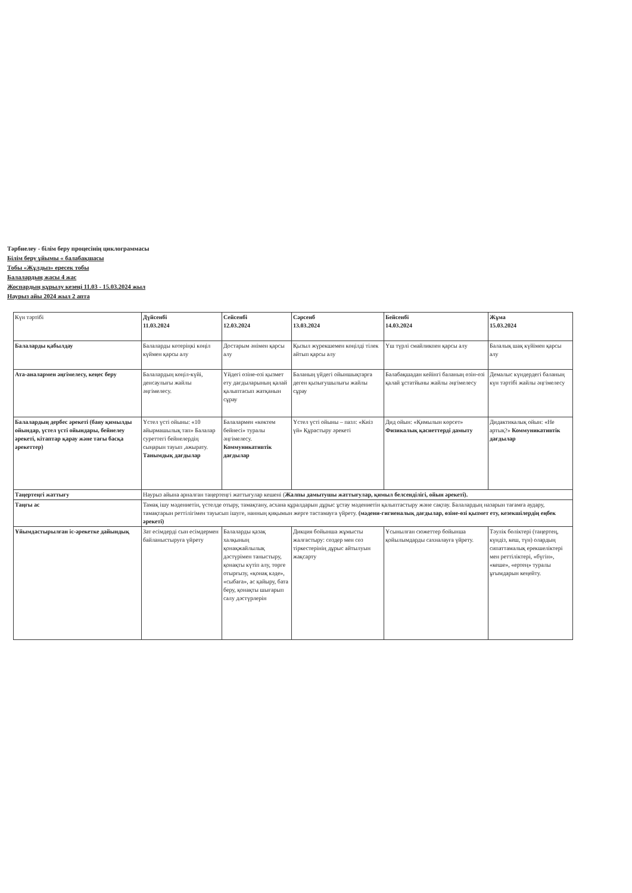Тәрбиелеу - білім беру процесінің циклограммасы
Білім беру ұйымы « балабақшасы
Тобы «Жұлдыз» ересек тобы
Балалардың жасы 4 жас
Жоспардың құрылу кезеңі 11.03 - 15.03.2024 жыл
Наурыз айы 2024 жыл 2 апта
| Күн тәртібі | Дүйсенбі 11.03.2024 | Сейсенбі 12.03.2024 | Сәрсенб 13.03.2024 | Бейсенбі 14.03.2024 | Жұма 15.03.2024 |
| Балаларды қабылдау | Балаларды көтеріңкі көңіл күймен қарсы алу | Достарым әнімен қарсы алу | Қызыл жүрекшемен көңілді тілек айтып қарсы алу | Үш түрлі смайликпен қарсы алу | Балалық шақ күйімен қарсы алу |
| Ата-аналармен әңгімелесу, кеңес беру | Балалардың көңіл-күйі, денсаулығы жайлы әңгімелесу. | Үйдегі өзіне-өзі қызмет ету дағдыларының қалай қалыптасып жатқанын сұрау | Баланың үйдегі ойыншықтарға деген қызығушылығы жайлы сұрау | Балабақшадан кейінгі баланың өзін-өзі қалай ұстатйыны жайлы әңгімелесу | Демалыс күндердегі баланың күн тәртібі жайлы әңгімелесу |
| Балалардың дербес әрекеті (баяу қимылды ойындар, үстел үсті ойындары, бейнелеу әрекеті, кітаптар қарау және тағы басқа әрекеттер) | Үстел үсті ойыны: «10 айырмашылық тап» Балалар суреттегі бейнелердің сыңарын тауып ,ажырату. Танымдық дағдылар | Балалармен «көктем бейнесі» туралы әңгімелесу. Коммуникативтік дағдылар | Үстел үсті ойыны – пазл: «Киіз үй» Құрастыру әрекеті | Дид ойын: «Қимылын көрсет» Физикалық қасиеттерді дамыту | Дидактикалық ойын: «Не артық?» Коммуникативтік дағдылар |
| Таңертеңгі жаттығу | Наурыз айына арналған таңертеңгі жаттығулар кешені ( Жалпы дамытушы жаттығулар, қимыл белсенділігі, ойын әрекеті). | | | | |
| Таңғы ас | Тамақ ішу мәдениетін, үстелде отыру, тамақтану, асхана құралдарын дұрыс ұстау мәдениетін қалыптастыру және сақтау. Балалардың назарын тағамға аудару, тамақтарын реттілігімен тауысып ішуге, нанның қиқымын жерге тастамауға үйрету. (мәдени-гигиеналық дағдылар, өзіне-өзі қызмет ету, кезекшілердің еңбек әрекеті) | | | | |
| Ұйымдастырылған іс-әрекетке дайындық | Зат есімдерді сын есімдермен байланыстыруға үйрету | Балаларды қазақ халқының қонақжайлылық дәстүрімен таныстыру, қонақты күтіп алу, төрге отырғызу, «қонақ кәде», «сыбаға», ас қайыру, бата беру, қонақты шығарып салу дәстүрлерін | Дикция бойынша жұмысты жалғастыру: сөздер мен сөз тіркестерінің дұрыс айтылуын жақсарту | Ұсынылған сюжеттер бойынша қойылымдарды сахналауға үйрету. | Тәулік бөліктері (таңертең, күндіз, кеш, түн) олардың сипаттамалық ерекшеліктері мен реттіліктері, «бүгін», «кеше», «ертең» туралы ұғымдарын кеңейту. |